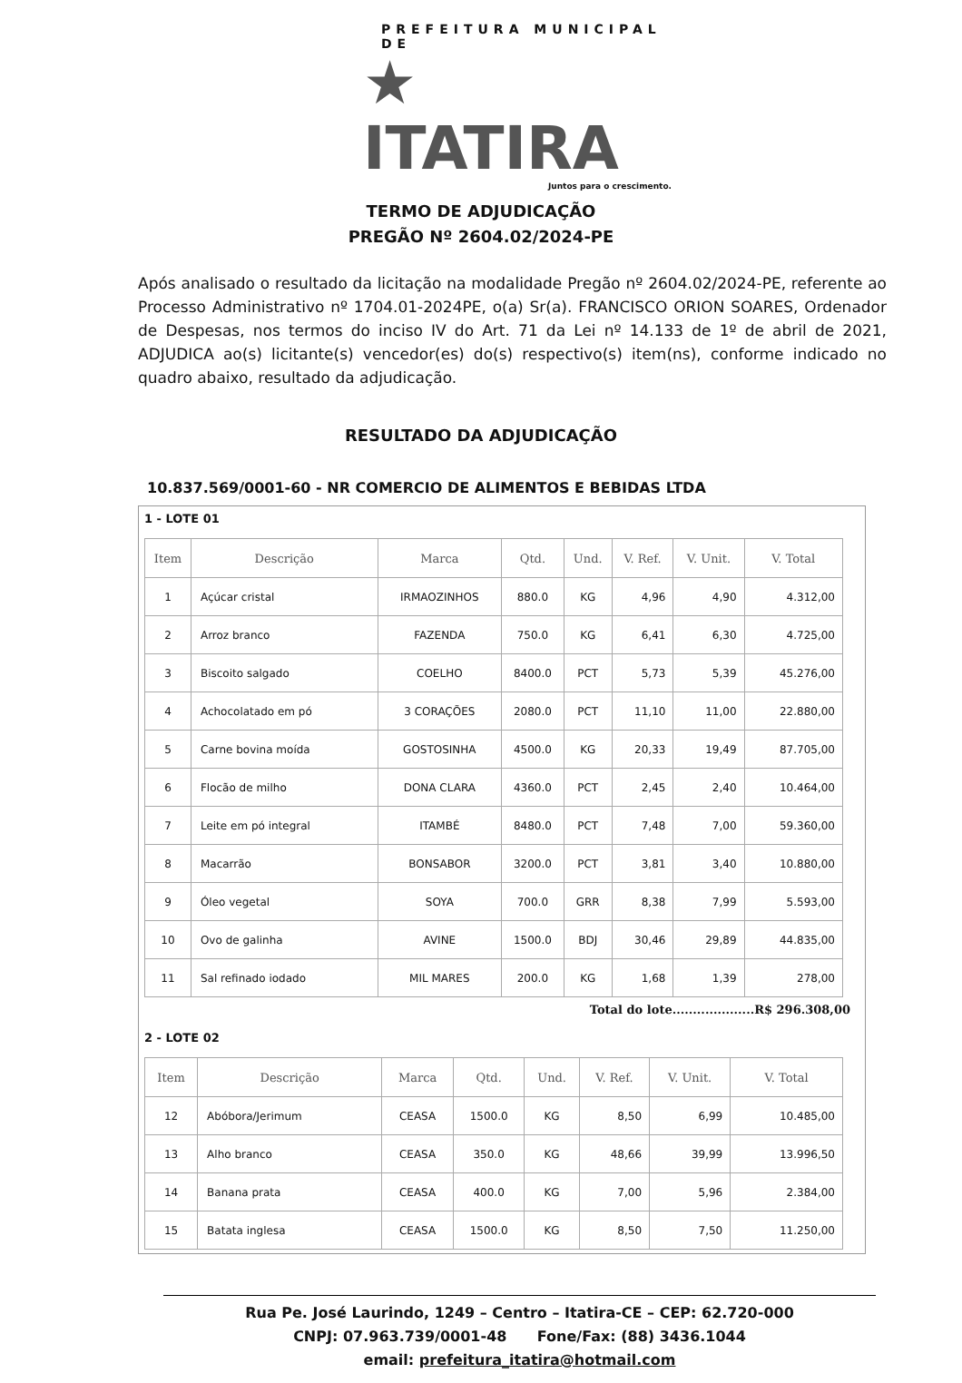PREFEITURA MUNICIPAL DE
★ ITATIRA
Juntos para o crescimento.
TERMO DE ADJUDICAÇÃO
PREGÃO Nº 2604.02/2024-PE
Após analisado o resultado da licitação na modalidade Pregão nº 2604.02/2024-PE, referente ao Processo Administrativo nº 1704.01-2024PE, o(a) Sr(a). FRANCISCO ORION SOARES, Ordenador de Despesas, nos termos do inciso IV do Art. 71 da Lei nº 14.133 de 1º de abril de 2021, ADJUDICA ao(s) licitante(s) vencedor(es) do(s) respectivo(s) item(ns), conforme indicado no quadro abaixo, resultado da adjudicação.
RESULTADO DA ADJUDICAÇÃO
10.837.569/0001-60 - NR COMERCIO DE ALIMENTOS E BEBIDAS LTDA
1 - LOTE 01
| Item | Descrição | Marca | Qtd. | Und. | V. Ref. | V. Unit. | V. Total |
| --- | --- | --- | --- | --- | --- | --- | --- |
| 1 | Açúcar cristal | IRMAOZINHOS | 880.0 | KG | 4,96 | 4,90 | 4.312,00 |
| 2 | Arroz branco | FAZENDA | 750.0 | KG | 6,41 | 6,30 | 4.725,00 |
| 3 | Biscoito salgado | COELHO | 8400.0 | PCT | 5,73 | 5,39 | 45.276,00 |
| 4 | Achocolatado em pó | 3 CORAÇÕES | 2080.0 | PCT | 11,10 | 11,00 | 22.880,00 |
| 5 | Carne bovina moída | GOSTOSINHA | 4500.0 | KG | 20,33 | 19,49 | 87.705,00 |
| 6 | Flocão de milho | DONA CLARA | 4360.0 | PCT | 2,45 | 2,40 | 10.464,00 |
| 7 | Leite em pó integral | ITAMBÉ | 8480.0 | PCT | 7,48 | 7,00 | 59.360,00 |
| 8 | Macarrão | BONSABOR | 3200.0 | PCT | 3,81 | 3,40 | 10.880,00 |
| 9 | Óleo vegetal | SOYA | 700.0 | GRR | 8,38 | 7,99 | 5.593,00 |
| 10 | Ovo de galinha | AVINE | 1500.0 | BDJ | 30,46 | 29,89 | 44.835,00 |
| 11 | Sal refinado iodado | MIL MARES | 200.0 | KG | 1,68 | 1,39 | 278,00 |
Total do lote....................R$ 296.308,00
2 - LOTE 02
| Item | Descrição | Marca | Qtd. | Und. | V. Ref. | V. Unit. | V. Total |
| --- | --- | --- | --- | --- | --- | --- | --- |
| 12 | Abóbora/Jerimum | CEASA | 1500.0 | KG | 8,50 | 6,99 | 10.485,00 |
| 13 | Alho branco | CEASA | 350.0 | KG | 48,66 | 39,99 | 13.996,50 |
| 14 | Banana prata | CEASA | 400.0 | KG | 7,00 | 5,96 | 2.384,00 |
| 15 | Batata inglesa | CEASA | 1500.0 | KG | 8,50 | 7,50 | 11.250,00 |
Rua Pe. José Laurindo, 1249 – Centro – Itatira-CE – CEP: 62.720-000
CNPJ: 07.963.739/0001-48 Fone/Fax: (88) 3436.1044
email: prefeitura_itatira@hotmail.com